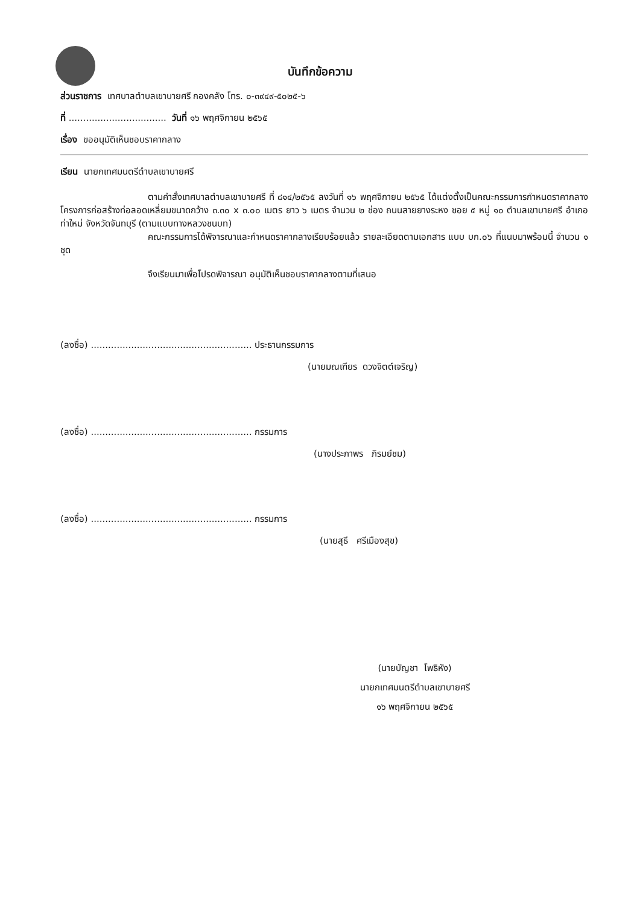บันทึกข้อความ
ส่วนราชการ เทศบาลตำบลเขาบายศรี กองคลัง โทร. ๐-๓๙๔๙-๕๐๒๕-๖
ที่ .................................. วันที่ ๑๖ พฤศจิกายน ๒๕๖๕
เรื่อง ขออนุมัติเห็นชอบราคากลาง
เรียน นายกเทศมนตรีตำบลเขาบายศรี
ตามคำสั่งเทศบาลตำบลเขาบายศรี ที่ ๘๑๔/๒๕๖๕ ลงวันที่ ๑๖ พฤศจิกายน ๒๕๖๕ ได้แต่งตั้งเป็นคณะกรรมการกำหนดราคากลางโครงการก่อสร้างท่อลอดเหลี่ยมขนาดกว้าง ๓.๓๐ x ๓.๐๐ เมตร ยาว ๖ เมตร จำนวน ๒ ช่อง ถนนสายยางระหง ซอย ๕ หมู่ ๑๐ ตำบลเขาบายศรี อำเภอท่าใหม่ จังหวัดจันทบุรี (ตามแบบทางหลวงชนบท)
คณะกรรมการได้พิจารณาและกำหนดราคากลางเรียบร้อยแล้ว รายละเอียดตามเอกสาร แบบ บก.๐๖ ที่แนบมาพร้อมนี้ จำนวน ๑ ชุด
จึงเรียนมาเพื่อโปรดพิจารณา อนุมัติเห็นชอบราคากลางตามที่เสนอ
(ลงชื่อ) ........................................................ ประธานกรรมการ
(นายมณเฑียร ดวงจิตต์เจริญ)
(ลงชื่อ) ........................................................ กรรมการ
(นางประภาพร ภิรมย์ชม)
(ลงชื่อ) ........................................................ กรรมการ
(นายสุธี ศรีเมืองสุข)
(นายบัญชา โพธิหัง)
นายกเทศมนตรีตำบลเขาบายศรี
๑๖ พฤศจิกายน ๒๕๖๕